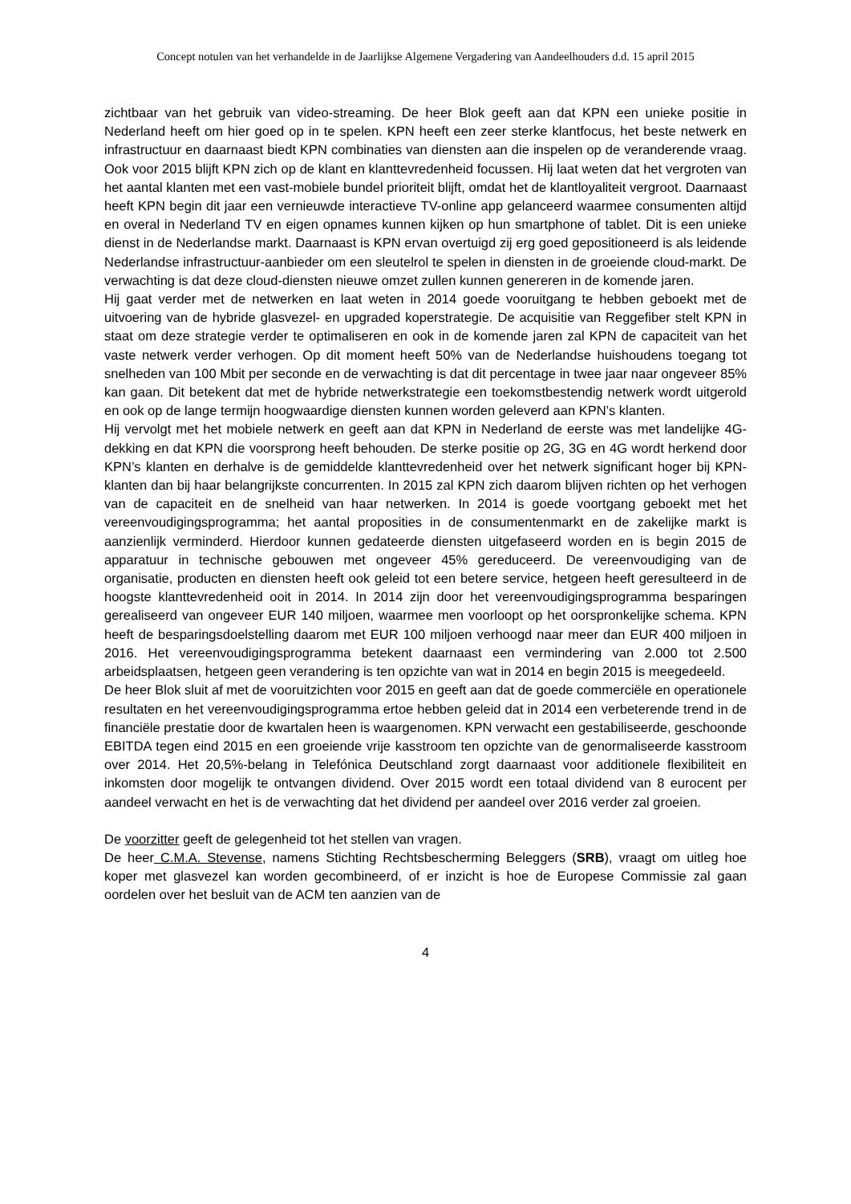Concept notulen van het verhandelde in de Jaarlijkse Algemene Vergadering van Aandeelhouders d.d. 15 april 2015
zichtbaar van het gebruik van video-streaming. De heer Blok geeft aan dat KPN een unieke positie in Nederland heeft om hier goed op in te spelen. KPN heeft een zeer sterke klantfocus, het beste netwerk en infrastructuur en daarnaast biedt KPN combinaties van diensten aan die inspelen op de veranderende vraag. Ook voor 2015 blijft KPN zich op de klant en klanttevredenheid focussen. Hij laat weten dat het vergroten van het aantal klanten met een vast-mobiele bundel prioriteit blijft, omdat het de klantloyaliteit vergroot. Daarnaast heeft KPN begin dit jaar een vernieuwde interactieve TV-online app gelanceerd waarmee consumenten altijd en overal in Nederland TV en eigen opnames kunnen kijken op hun smartphone of tablet. Dit is een unieke dienst in de Nederlandse markt. Daarnaast is KPN ervan overtuigd zij erg goed gepositioneerd is als leidende Nederlandse infrastructuur-aanbieder om een sleutelrol te spelen in diensten in de groeiende cloud-markt. De verwachting is dat deze cloud-diensten nieuwe omzet zullen kunnen genereren in de komende jaren.
Hij gaat verder met de netwerken en laat weten in 2014 goede vooruitgang te hebben geboekt met de uitvoering van de hybride glasvezel- en upgraded koperstrategie. De acquisitie van Reggefiber stelt KPN in staat om deze strategie verder te optimaliseren en ook in de komende jaren zal KPN de capaciteit van het vaste netwerk verder verhogen. Op dit moment heeft 50% van de Nederlandse huishoudens toegang tot snelheden van 100 Mbit per seconde en de verwachting is dat dit percentage in twee jaar naar ongeveer 85% kan gaan. Dit betekent dat met de hybride netwerkstrategie een toekomstbestendig netwerk wordt uitgerold en ook op de lange termijn hoogwaardige diensten kunnen worden geleverd aan KPN’s klanten.
Hij vervolgt met het mobiele netwerk en geeft aan dat KPN in Nederland de eerste was met landelijke 4G-dekking en dat KPN die voorsprong heeft behouden. De sterke positie op 2G, 3G en 4G wordt herkend door KPN’s klanten en derhalve is de gemiddelde klanttevredenheid over het netwerk significant hoger bij KPN-klanten dan bij haar belangrijkste concurrenten. In 2015 zal KPN zich daarom blijven richten op het verhogen van de capaciteit en de snelheid van haar netwerken. In 2014 is goede voortgang geboekt met het vereenvoudigingsprogramma; het aantal proposities in de consumentenmarkt en de zakelijke markt is aanzienlijk verminderd. Hierdoor kunnen gedateerde diensten uitgefaseerd worden en is begin 2015 de apparatuur in technische gebouwen met ongeveer 45% gereduceerd. De vereenvoudiging van de organisatie, producten en diensten heeft ook geleid tot een betere service, hetgeen heeft geresulteerd in de hoogste klanttevredenheid ooit in 2014. In 2014 zijn door het vereenvoudigingsprogramma besparingen gerealiseerd van ongeveer EUR 140 miljoen, waarmee men voorloopt op het oorspronkelijke schema. KPN heeft de besparingsdoelstelling daarom met EUR 100 miljoen verhoogd naar meer dan EUR 400 miljoen in 2016. Het vereenvoudigingsprogramma betekent daarnaast een vermindering van 2.000 tot 2.500 arbeidsplaatsen, hetgeen geen verandering is ten opzichte van wat in 2014 en begin 2015 is meegedeeld.
De heer Blok sluit af met de vooruitzichten voor 2015 en geeft aan dat de goede commerciële en operationele resultaten en het vereenvoudigingsprogramma ertoe hebben geleid dat in 2014 een verbeterende trend in de financiële prestatie door de kwartalen heen is waargenomen. KPN verwacht een gestabiliseerde, geschoonde EBITDA tegen eind 2015 en een groeiende vrije kasstroom ten opzichte van de genormaliseerde kasstroom over 2014. Het 20,5%-belang in Telefónica Deutschland zorgt daarnaast voor additionele flexibiliteit en inkomsten door mogelijk te ontvangen dividend. Over 2015 wordt een totaal dividend van 8 eurocent per aandeel verwacht en het is de verwachting dat het dividend per aandeel over 2016 verder zal groeien.
De voorzitter geeft de gelegenheid tot het stellen van vragen.
De heer C.M.A. Stevense, namens Stichting Rechtsbescherming Beleggers (SRB), vraagt om uitleg hoe koper met glasvezel kan worden gecombineerd, of er inzicht is hoe de Europese Commissie zal gaan oordelen over het besluit van de ACM ten aanzien van de
4